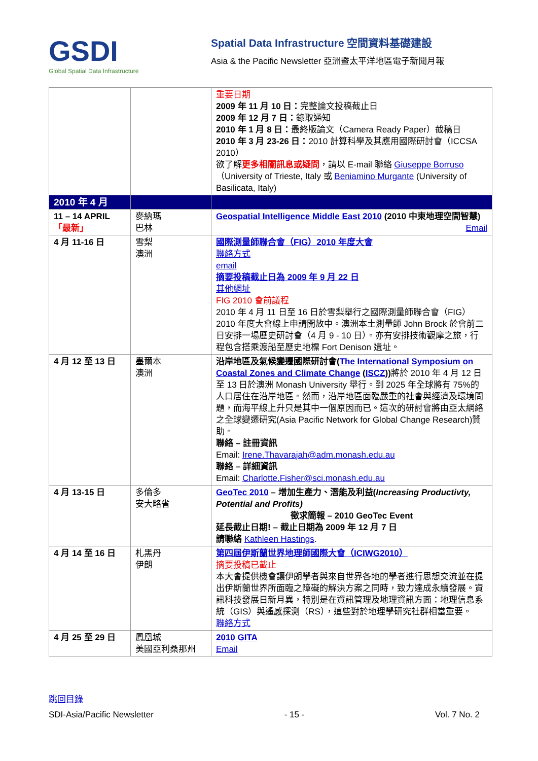GSDI
Global Spatial Data Infrastructure
Spatial Data Infrastructure 空間資料基礎建設
Asia & the Pacific Newsletter 亞洲暨太平洋地區電子新聞月報
| | | 重要日期 2009 年 11 月 10 日： 完整論文投稿截止日 2009 年 12 月 7 日： 錄取通知 2010 年 1 月 8 日： 最終版論文（Camera Ready Paper）截稿日 2010 年 3 月 23-26 日： 2010 計算科學及其應用國際研討會（ICCSA 2010） 欲了解 更多相關訊息或疑問 ，請以 E-mail 聯絡 Giuseppe Borruso （University of Trieste, Italy 或 Beniamino Murgante (University of Basilicata, Italy) |
| 2010 年 4 月 | | |
| 11 – 14 APRIL 「最新」 | 麥納瑪 巴林 | Geospatial Intelligence Middle East 2010 (2010 中東地理空間智慧) Email |
| 4 月 11-16 日 | 雪梨 澳洲 | 國際測量師聯合會（FIG）2010 年度大會 聯絡方式 email 摘要投稿截止日為 2009 年 9 月 22 日 其他網址 FIG 2010 會前議程 2010 年 4 月 11 日至 16 日於雪梨舉行之國際測量師聯合會（FIG）2010 年度大會線上申請開放中。澳洲本土測量師 John Brock 於會前二日安排一場歷史研討會（4 月 9 - 10 日）。亦有安排技術觀摩之旅，行程包含搭乘渡船至歷史地標 Fort Denison 遺址。 |
| 4 月 12 至 13 日 | 墨爾本 澳洲 | 沿岸地區及氣候變遷國際研討會( The International Symposium on Coastal Zones and Climate Change ( ISCZ )) 將於 2010 年 4 月 12 日至 13 日於澳洲 Monash University 舉行。到 2025 年全球將有 75%的人口居住在沿岸地區。然而，沿岸地區面臨嚴重的社會與經濟及環境問題，而海平線上升只是其中一個原因而已。這次的研討會將由亞太網絡之全球變遷研究(Asia Pacific Network for Global Change Research)贊助。 聯絡 – 註冊資訊 Email: Irene.Thavarajah@adm.monash.edu.au 聯絡 – 詳細資訊 Email: Charlotte.Fisher@sci.monash.edu.au |
| 4 月 13-15 日 | 多倫多 安大略省 | GeoTec 2010 – 增加生產力、潛能及利益( Increasing Productivty, Potential and Profits) 徵求簡報 – 2010 GeoTec Event 延長截止日期! – 截止日期為 2009 年 12 月 7 日 請聯絡 Kathleen Hastings . |
| 4 月 14 至 16 日 | 札黑丹 伊朗 | 第四屆伊斯蘭世界地理師國際大會（ICIWG2010） 摘要投稿已截止 本大會提供機會讓伊朗學者與來自世界各地的學者進行思想交流並在提出伊斯蘭世界所面臨之障礙的解決方案之同時，致力達成永續發展。資訊科技發展日新月異，特別是在資訊管理及地理資訊方面：地理信息系統（GIS）與遙感探測（RS），這些對於地理學研究社群相當重要。 聯絡方式 |
| 4 月 25 至 29 日 | 鳳凰城 美國亞利桑那州 | 2010 GITA Email |
跳回目錄
SDI-Asia/Pacific Newsletter - 15 - Vol. 7 No. 2